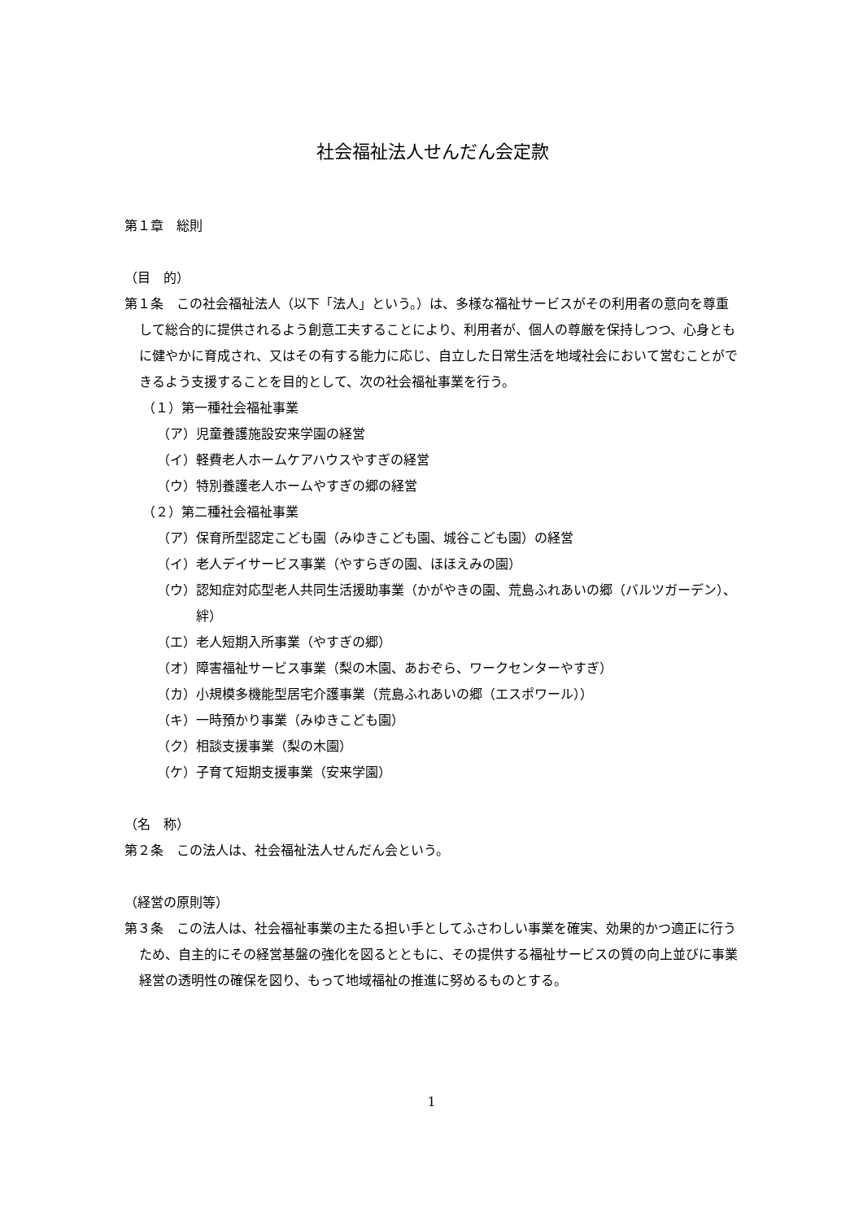社会福祉法人せんだん会定款
第１章　総則
（目　的）
第１条　この社会福祉法人（以下「法人」という。）は、多様な福祉サービスがその利用者の意向を尊重して総合的に提供されるよう創意工夫することにより、利用者が、個人の尊厳を保持しつつ、心身ともに健やかに育成され、又はその有する能力に応じ、自立した日常生活を地域社会において営むことができるよう支援することを目的として、次の社会福祉事業を行う。
（１）第一種社会福祉事業
（ア）児童養護施設安来学園の経営
（イ）軽費老人ホームケアハウスやすぎの経営
（ウ）特別養護老人ホームやすぎの郷の経営
（２）第二種社会福祉事業
（ア）保育所型認定こども園（みゆきこども園、城谷こども園）の経営
（イ）老人デイサービス事業（やすらぎの園、ほほえみの園）
（ウ）認知症対応型老人共同生活援助事業（かがやきの園、荒島ふれあいの郷（バルツガーデン）、絆）
（エ）老人短期入所事業（やすぎの郷）
（オ）障害福祉サービス事業（梨の木園、あおぞら、ワークセンターやすぎ）
（カ）小規模多機能型居宅介護事業（荒島ふれあいの郷（エスポワール））
（キ）一時預かり事業（みゆきこども園）
（ク）相談支援事業（梨の木園）
（ケ）子育て短期支援事業（安来学園）
（名　称）
第２条　この法人は、社会福祉法人せんだん会という。
（経営の原則等）
第３条　この法人は、社会福祉事業の主たる担い手としてふさわしい事業を確実、効果的かつ適正に行うため、自主的にその経営基盤の強化を図るとともに、その提供する福祉サービスの質の向上並びに事業経営の透明性の確保を図り、もって地域福祉の推進に努めるものとする。
1